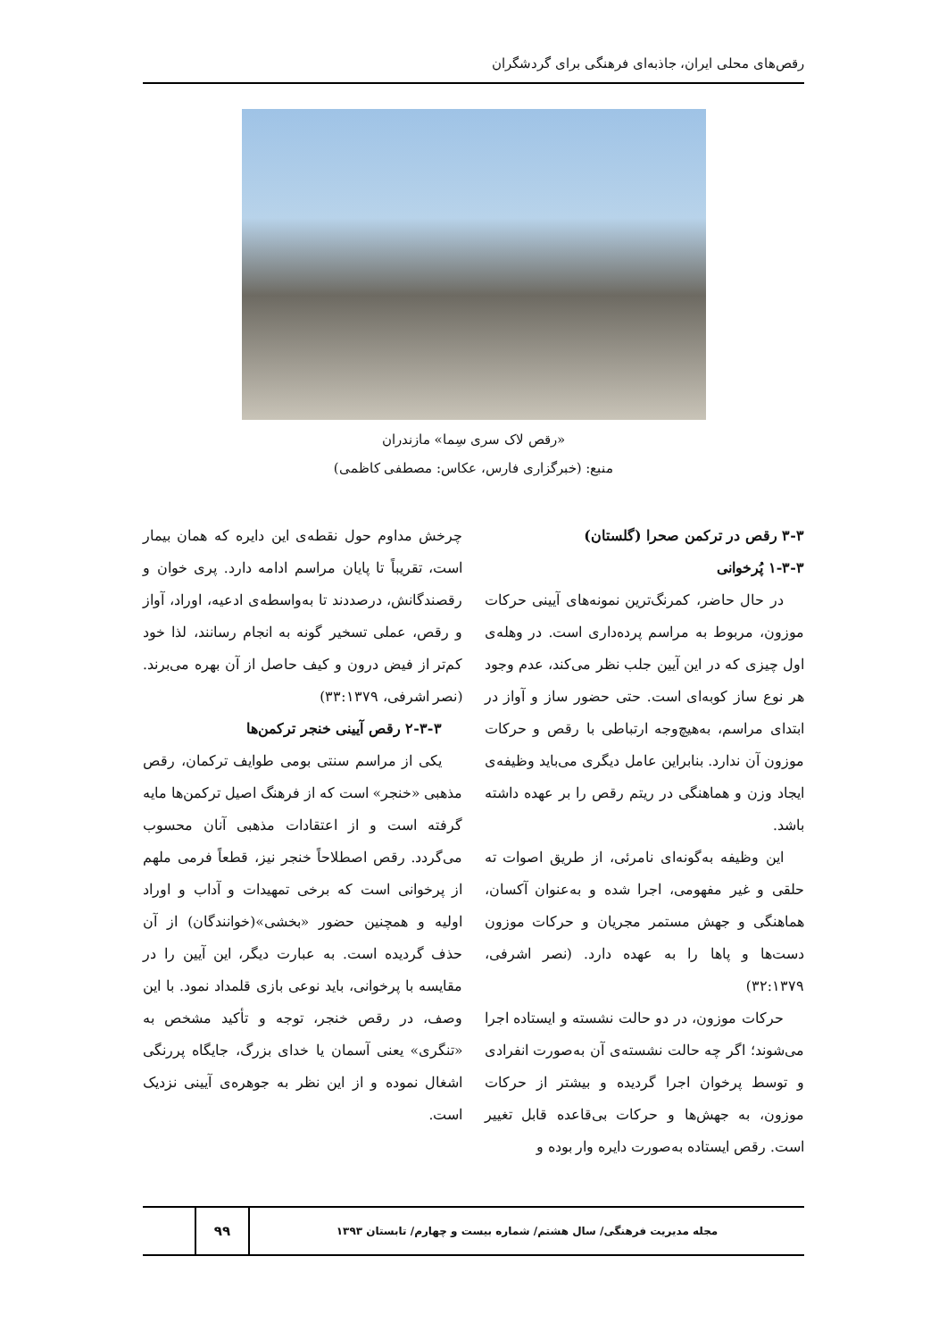رقص‌های محلی ایران، جاذبه‌ای فرهنگی برای گردشگران
«رقص لاک سری سِما» مازندران
منبع: (خبرگزاری فارس، عکاس: مصطفی کاظمی)
۳-۳ رقص در ترکمن صحرا (گلستان)
۱-۳-۳ پُرخوانی
در حال حاضر، کمرنگ‌ترین نمونه‌های آیینی حرکات موزون، مربوط به مراسم پرده‌داری است. در وهله‌ی اول چیزی که در این آیین جلب نظر می‌کند، عدم وجود هر نوع ساز کوبه‌ای است. حتی حضور ساز و آواز در ابتدای مراسم، به‌هیچ‌وجه ارتباطی با رقص و حرکات موزون آن ندارد. بنابراین عامل دیگری می‌باید وظیفه‌ی ایجاد وزن و هماهنگی در ریتم رقص را بر عهده داشته باشد.
این وظیفه به‌گونه‌ای نامرئی، از طریق اصوات ته حلقی و غیر مفهومی، اجرا شده و به‌عنوان آکسان، هماهنگی و جهش مستمر مجریان و حرکات موزون دست‌ها و پاها را به عهده دارد. (نصر اشرفی، ۳۲:۱۳۷۹)
حرکات موزون، در دو حالت نشسته و ایستاده اجرا می‌شوند؛ اگر چه حالت نشسته‌ی آن به‌صورت انفرادی و توسط پرخوان اجرا گردیده و بیشتر از حرکات موزون، به جهش‌ها و حرکات بی‌قاعده قابل تغییر است. رقص ایستاده به‌صورت دایره وار بوده و
چرخش مداوم حول نقطه‌ی این دایره که همان بیمار است، تقریباً تا پایان مراسم ادامه دارد. پری خوان و رقصندگانش، درصددند تا به‌واسطه‌ی ادعیه، اوراد، آواز و رقص، عملی تسخیر گونه به انجام رسانند، لذا خود کم‌تر از فیض درون و کیف حاصل از آن بهره می‌برند. (نصر اشرفی، ۳۳:۱۳۷۹)
۲-۳-۳ رقص آیینی خنجر ترکمن‌ها
یکی از مراسم سنتی بومی طوایف ترکمان، رقص مذهبی «خنجر» است که از فرهنگ اصیل ترکمن‌ها مایه گرفته است و از اعتقادات مذهبی آنان محسوب می‌گردد. رقص اصطلاحاً خنجر نیز، قطعاً فرمی ملهم از پرخوانی است که برخی تمهیدات و آداب و اوراد اولیه و همچنین حضور «بخشی»(خوانندگان) از آن حذف گردیده است. به عبارت دیگر، این آیین را در مقایسه با پرخوانی، باید نوعی بازی قلمداد نمود. با این وصف، در رقص خنجر، توجه و تأکید مشخص به «تنگری» یعنی آسمان یا خدای بزرگ، جایگاه پررنگی اشغال نموده و از این نظر به جوهره‌ی آیینی نزدیک است.
مجله مدیریت فرهنگی/ سال هشتم/ شماره بیست و چهارم/ تابستان ۱۳۹۳
۹۹